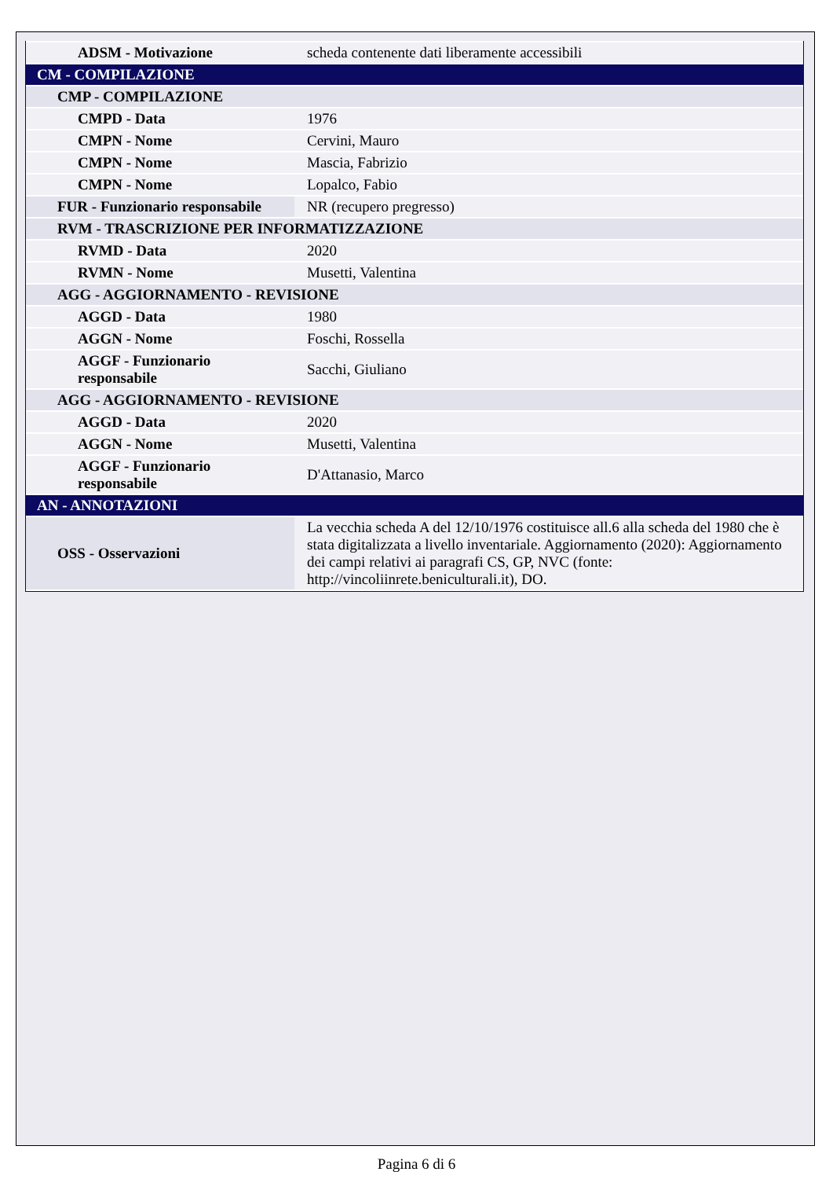| ADSM - Motivazione | scheda contenente dati liberamente accessibili |
| CM - COMPILAZIONE | |
| CMP - COMPILAZIONE | |
| CMPD - Data | 1976 |
| CMPN - Nome | Cervini, Mauro |
| CMPN - Nome | Mascia, Fabrizio |
| CMPN - Nome | Lopalco, Fabio |
| FUR - Funzionario responsabile | NR (recupero pregresso) |
| RVM - TRASCRIZIONE PER INFORMATIZZAZIONE | |
| RVMD - Data | 2020 |
| RVMN - Nome | Musetti, Valentina |
| AGG - AGGIORNAMENTO - REVISIONE | |
| AGGD - Data | 1980 |
| AGGN - Nome | Foschi, Rossella |
| AGGF - Funzionario responsabile | Sacchi, Giuliano |
| AGG - AGGIORNAMENTO - REVISIONE | |
| AGGD - Data | 2020 |
| AGGN - Nome | Musetti, Valentina |
| AGGF - Funzionario responsabile | D'Attanasio, Marco |
| AN - ANNOTAZIONI | |
| OSS - Osservazioni | La vecchia scheda A del 12/10/1976 costituisce all.6 alla scheda del 1980 che è stata digitalizzata a livello inventariale. Aggiornamento (2020): Aggiornamento dei campi relativi ai paragrafi CS, GP, NVC (fonte: http://vincoliinrete.beniculturali.it), DO. |
Pagina 6 di 6